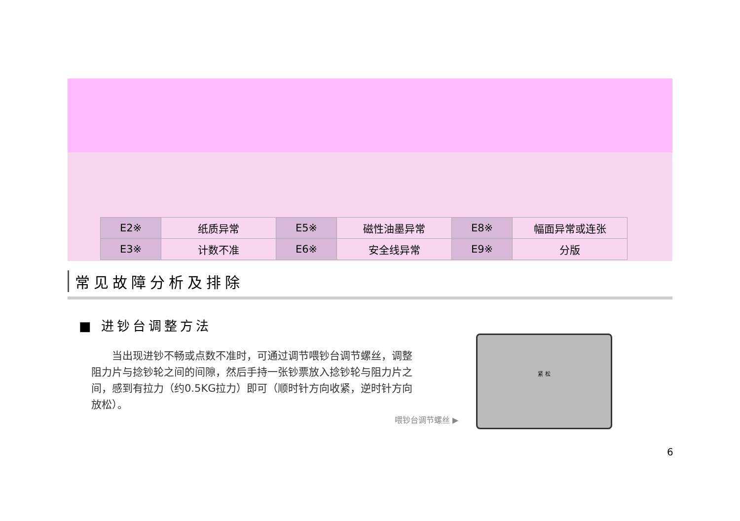| E2※ | 纸质异常 | E5※ | 磁性油墨异常 | E8※ | 幅面异常或连张 |
| E3※ | 计数不准 | E6※ | 安全线异常 | E9※ | 分版 |
常见故障分析及排除
■ 进钞台调整方法
　　当出现进钞不畅或点数不准时，可通过调节喂钞台调节螺丝，调整阻力片与捻钞轮之间的间隙，然后手持一张钞票放入捻钞轮与阻力片之间，感到有拉力（约0.5KG拉力）即可（顺时针方向收紧，逆时针方向放松）。
喂钞台调节螺丝 ▶
紧 松
6